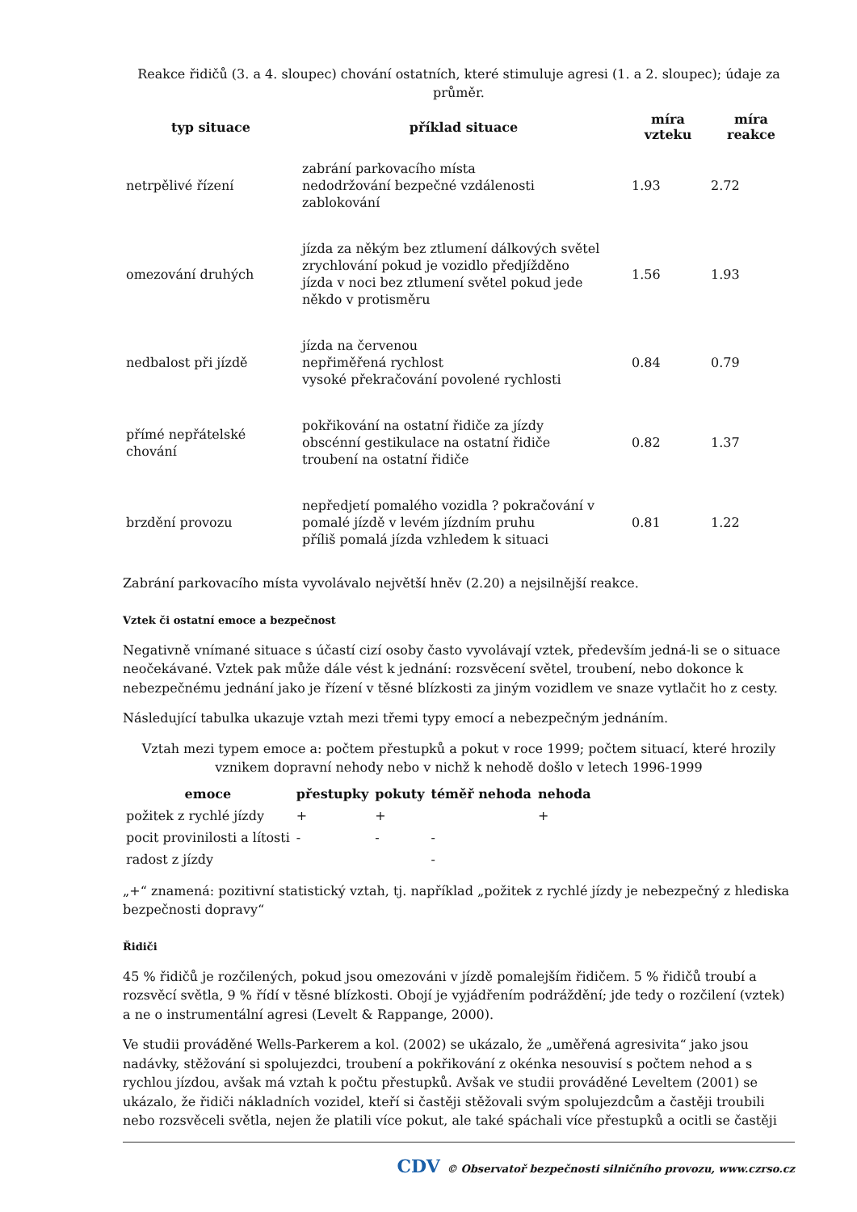Reakce řidičů (3. a 4. sloupec) chování ostatních, které stimuluje agresi (1. a 2. sloupec); údaje za průměr.
| typ situace | příklad situace | míra vzteku | míra reakce |
| --- | --- | --- | --- |
| netrpělivé řízení | zabrání parkovacího místa nedodržování bezpečné vzdálenosti zablokování | 1.93 | 2.72 |
| omezování druhých | jízda za někým bez ztlumení dálkových světel zrychlování pokud je vozidlo předjížděno jízda v noci bez ztlumení světel pokud jede někdo v protisměru | 1.56 | 1.93 |
| nedbalost při jízdě | jízda na červenou nepřiměřená rychlost vysoké překračování povolené rychlosti | 0.84 | 0.79 |
| přímé nepřátelské chování | pokřikování na ostatní řidiče za jízdy obscénní gestikulace na ostatní řidiče troubení na ostatní řidiče | 0.82 | 1.37 |
| brzdění provozu | nepředjetí pomalého vozidla ? pokračování v pomalé jízdě v levém jízdním pruhu příliš pomalá jízda vzhledem k situaci | 0.81 | 1.22 |
Zabrání parkovacího místa vyvolávalo největší hněv (2.20) a nejsilnější reakce.
Vztek či ostatní emoce a bezpečnost
Negativně vnímané situace s účastí cizí osoby často vyvolávají vztek, především jedná-li se o situace neočekávané. Vztek pak může dále vést k jednání: rozsvěcení světel, troubení, nebo dokonce k nebezpečnému jednání jako je řízení v těsné blízkosti za jiným vozidlem ve snaze vytlačit ho z cesty.
Následující tabulka ukazuje vztah mezi třemi typy emocí a nebezpečným jednáním.
Vztah mezi typem emoce a: počtem přestupků a pokut v roce 1999; počtem situací, které hrozily vznikem dopravní nehody nebo v nichž k nehodě došlo v letech 1996-1999
| emoce | přestupky | pokuty | téměř nehoda | nehoda |
| --- | --- | --- | --- | --- |
| požitek z rychlé jízdy | + | + | | + |
| pocit provinilosti a lítosti | - | - | - | |
| radost z jízdy | | | - | |
„+“ znamená: pozitivní statistický vztah, tj. například „požitek z rychlé jízdy je nebezpečný z hlediska bezpečnosti dopravy“
Řidiči
45 % řidičů je rozčilených, pokud jsou omezováni v jízdě pomalejším řidičem. 5 % řidičů troubí a rozsvěcí světla, 9 % řídí v těsné blízkosti. Obojí je vyjádřením podráždění; jde tedy o rozčilení (vztek) a ne o instrumentální agresi (Levelt & Rappange, 2000).
Ve studii prováděné Wells-Parkerem a kol. (2002) se ukázalo, že „uměřená agresivita“ jako jsou nadávky, stěžování si spolujezdci, troubení a pokřikování z okénka nesouvisí s počtem nehod a s rychlou jízdou, avšak má vztah k počtu přestupků. Avšak ve studii prováděné Leveltem (2001) se ukázalo, že řidiči nákladních vozidel, kteří si častěji stěžovali svým spolujezdcům a častěji troubili nebo rozsvěceli světla, nejen že platili více pokut, ale také spáchali více přestupků a ocitli se častěji
CDV © Observatoř bezpečnosti silničního provozu, www.czrso.cz